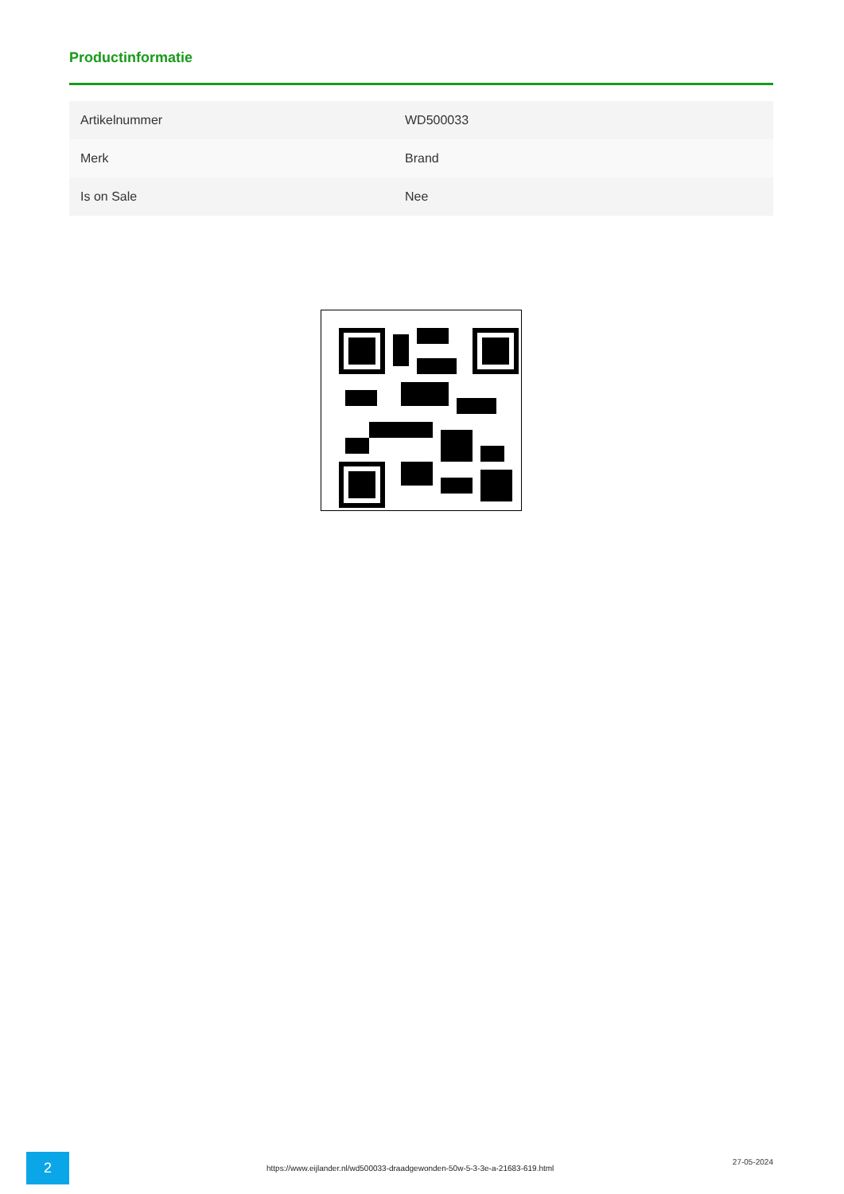Productinformatie
| Artikelnummer | WD500033 |
| Merk | Brand |
| Is on Sale | Nee |
2
https://www.eijlander.nl/wd500033-draadgewonden-50w-5-3-3e-a-21683-619.html
27-05-2024